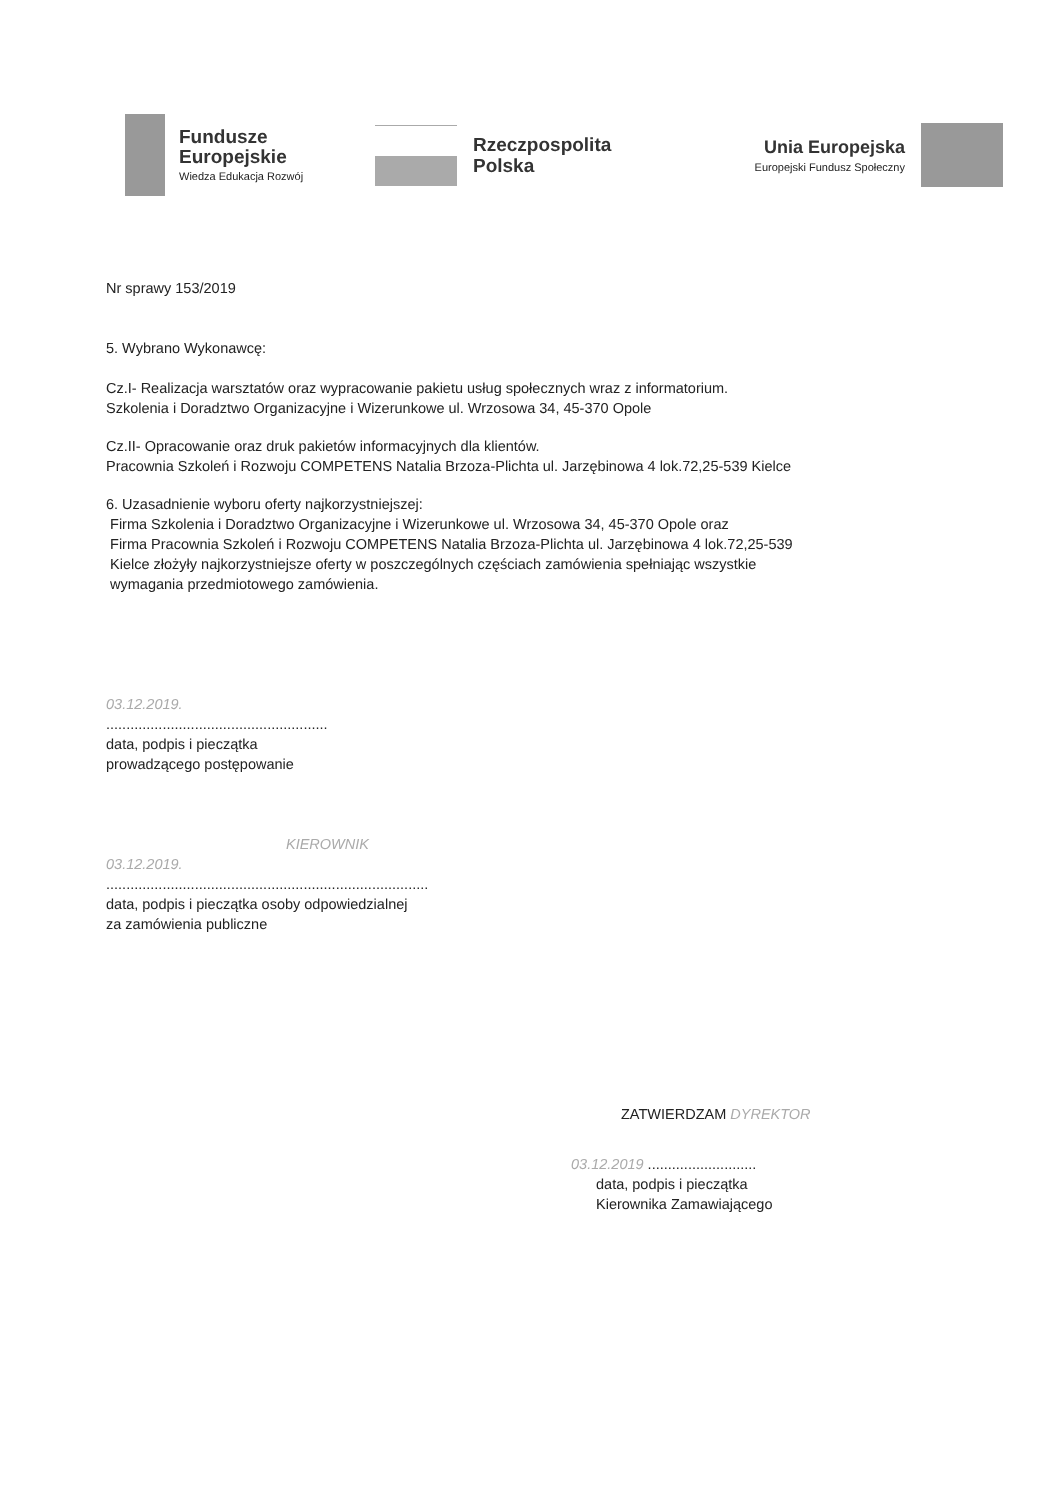Fundusze
Europejskie
Wiedza Edukacja Rozwój
Rzeczpospolita
Polska
Unia Europejska
Europejski Fundusz Społeczny
Nr sprawy 153/2019
5. Wybrano Wykonawcę:
Cz.I- Realizacja warsztatów oraz wypracowanie pakietu usług społecznych wraz z informatorium.
Szkolenia i Doradztwo Organizacyjne i Wizerunkowe ul. Wrzosowa 34, 45-370 Opole
Cz.II- Opracowanie oraz druk pakietów informacyjnych dla klientów.
Pracownia Szkoleń i Rozwoju COMPETENS Natalia Brzoza-Plichta ul. Jarzębinowa 4 lok.72,25-539 Kielce
6. Uzasadnienie wyboru oferty najkorzystniejszej:
Firma Szkolenia i Doradztwo Organizacyjne i Wizerunkowe ul. Wrzosowa 34, 45-370 Opole oraz
Firma Pracownia Szkoleń i Rozwoju COMPETENS Natalia Brzoza-Plichta ul. Jarzębinowa 4 lok.72,25-539
Kielce złożyły najkorzystniejsze oferty w poszczególnych częściach zamówienia spełniając wszystkie
wymagania przedmiotowego zamówienia.
03.12.2019.
.......................................................
data, podpis i pieczątka
prowadzącego postępowanie
KIEROWNIK
03.12.2019.
................................................................................
data, podpis i pieczątka osoby odpowiedzialnej
za zamówienia publiczne
ZATWIERDZAM DYREKTOR
03.12.2019 ...........................
data, podpis i pieczątka
Kierownika Zamawiającego